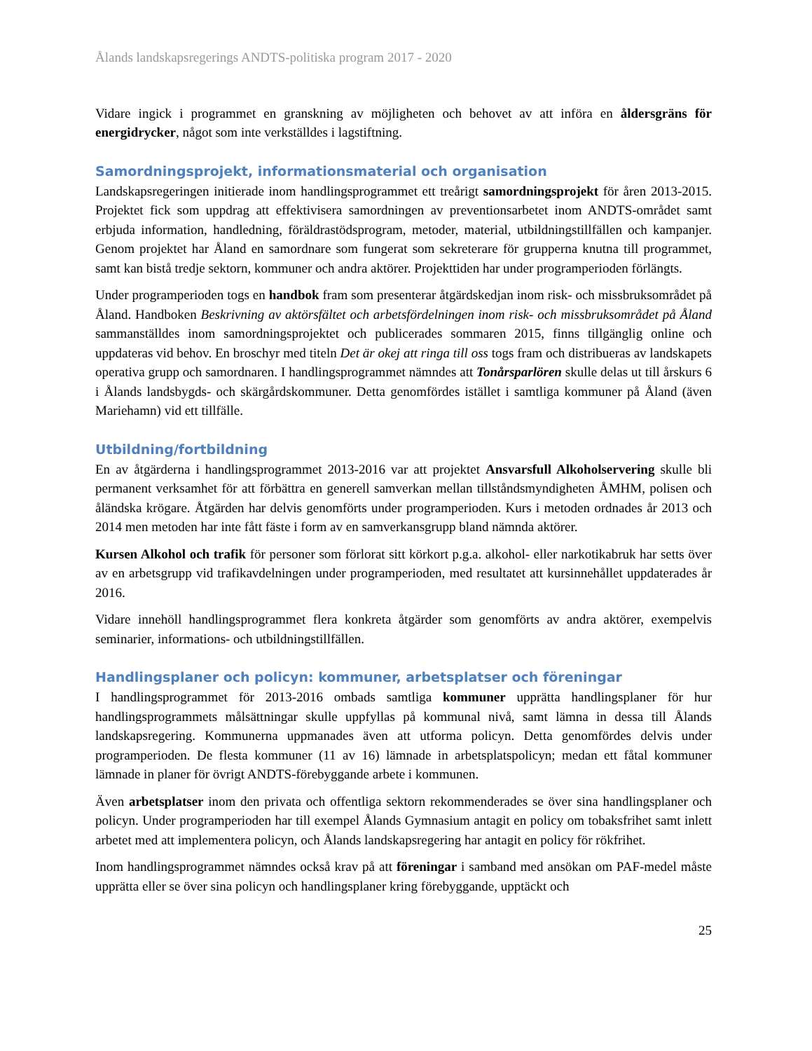Ålands landskapsregerings ANDTS-politiska program 2017 - 2020
Vidare ingick i programmet en granskning av möjligheten och behovet av att införa en åldersgräns för energidrycker, något som inte verkställdes i lagstiftning.
Samordningsprojekt, informationsmaterial och organisation
Landskapsregeringen initierade inom handlingsprogrammet ett treårigt samordningsprojekt för åren 2013-2015. Projektet fick som uppdrag att effektivisera samordningen av preventionsarbetet inom ANDTS-området samt erbjuda information, handledning, föräldrastödsprogram, metoder, material, utbildningstillfällen och kampanjer. Genom projektet har Åland en samordnare som fungerat som sekreterare för grupperna knutna till programmet, samt kan bistå tredje sektorn, kommuner och andra aktörer. Projekttiden har under programperioden förlängts.
Under programperioden togs en handbok fram som presenterar åtgärdskedjan inom risk- och missbruksområdet på Åland. Handboken Beskrivning av aktörsfältet och arbetsfördelningen inom risk- och missbruksområdet på Åland sammanställdes inom samordningsprojektet och publicerades sommaren 2015, finns tillgänglig online och uppdateras vid behov. En broschyr med titeln Det är okej att ringa till oss togs fram och distribueras av landskapets operativa grupp och samordnaren. I handlingsprogrammet nämndes att Tonårsparlören skulle delas ut till årskurs 6 i Ålands landsbygds- och skärgårdskommuner. Detta genomfördes istället i samtliga kommuner på Åland (även Mariehamn) vid ett tillfälle.
Utbildning/fortbildning
En av åtgärderna i handlingsprogrammet 2013-2016 var att projektet Ansvarsfull Alkoholservering skulle bli permanent verksamhet för att förbättra en generell samverkan mellan tillståndsmyndigheten ÅMHM, polisen och åländska krögare. Åtgärden har delvis genomförts under programperioden. Kurs i metoden ordnades år 2013 och 2014 men metoden har inte fått fäste i form av en samverkansgrupp bland nämnda aktörer.
Kursen Alkohol och trafik för personer som förlorat sitt körkort p.g.a. alkohol- eller narkotikabruk har setts över av en arbetsgrupp vid trafikavdelningen under programperioden, med resultatet att kursinnehållet uppdaterades år 2016.
Vidare innehöll handlingsprogrammet flera konkreta åtgärder som genomförts av andra aktörer, exempelvis seminarier, informations- och utbildningstillfällen.
Handlingsplaner och policyn: kommuner, arbetsplatser och föreningar
I handlingsprogrammet för 2013-2016 ombads samtliga kommuner upprätta handlingsplaner för hur handlingsprogrammets målsättningar skulle uppfyllas på kommunal nivå, samt lämna in dessa till Ålands landskapsregering. Kommunerna uppmanades även att utforma policyn. Detta genomfördes delvis under programperioden. De flesta kommuner (11 av 16) lämnade in arbetsplatspolicyn; medan ett fåtal kommuner lämnade in planer för övrigt ANDTS-förebyggande arbete i kommunen.
Även arbetsplatser inom den privata och offentliga sektorn rekommenderades se över sina handlingsplaner och policyn. Under programperioden har till exempel Ålands Gymnasium antagit en policy om tobaksfrihet samt inlett arbetet med att implementera policyn, och Ålands landskapsregering har antagit en policy för rökfrihet.
Inom handlingsprogrammet nämndes också krav på att föreningar i samband med ansökan om PAF-medel måste upprätta eller se över sina policyn och handlingsplaner kring förebyggande, upptäckt och
25